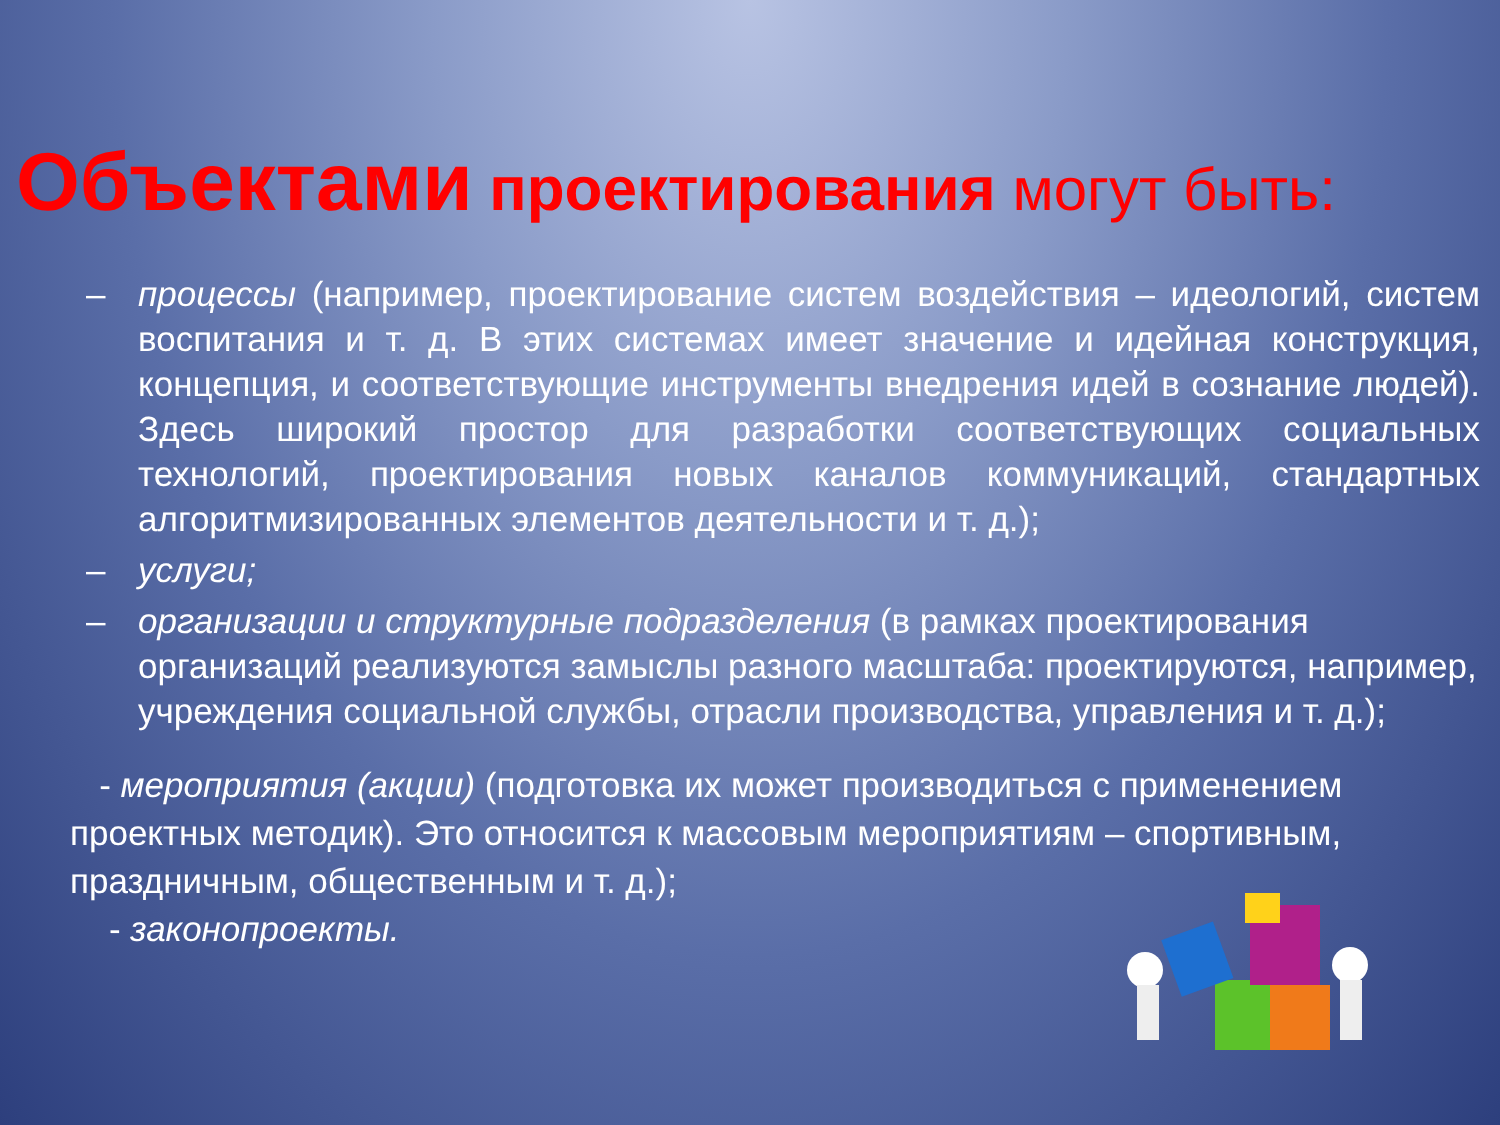Объектами проектирования могут быть:
– процессы (например, проектирование систем воздействия – идеологий, систем воспитания и т. д. В этих системах имеет значение и идейная конструкция, концепция, и соответствующие инструменты внедрения идей в сознание людей). Здесь широкий простор для разработки соответствующих социальных технологий, проектирования новых каналов коммуникаций, стандартных алгоритмизированных элементов деятельности и т. д.);
– услуги;
– организации и структурные подразделения (в рамках проектирования организаций реализуются замыслы разного масштаба: проектируются, например, учреждения социальной службы, отрасли производства, управления и т. д.);
- мероприятия (акции) (подготовка их может производиться с применением проектных методик). Это относится к массовым мероприятиям – спортивным, праздничным, общественным и т. д.);
- законопроекты.